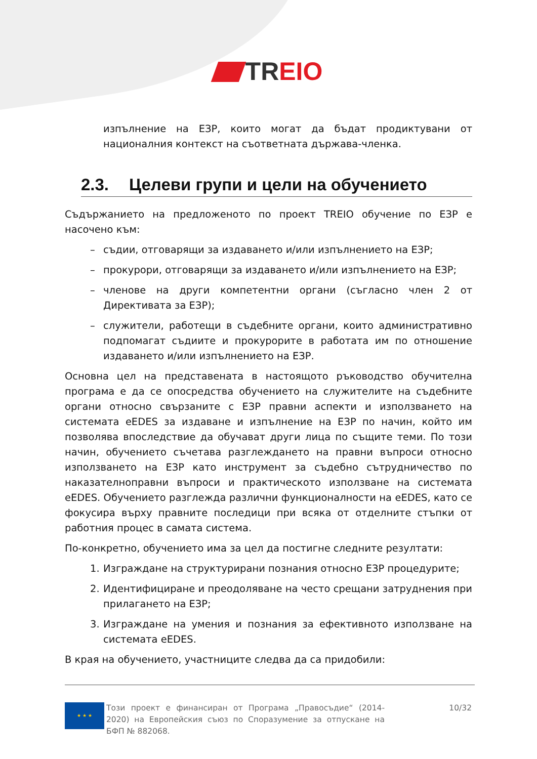TR EIO
изпълнение на ЕЗР, които могат да бъдат продиктувани от националния контекст на съответната държава-членка.
2.3. Целеви групи и цели на обучението
Съдържанието на предложеното по проект TREIO обучение по ЕЗР е насочено към:
– съдии, отговарящи за издаването и/или изпълнението на ЕЗР;
– прокурори, отговарящи за издаването и/или изпълнението на ЕЗР;
– членове на други компетентни органи (съгласно член 2 от Директивата за ЕЗР);
– служители, работещи в съдебните органи, които административно подпомагат съдиите и прокурорите в работата им по отношение издаването и/или изпълнението на ЕЗР.
Основна цел на представената в настоящото ръководство обучителна програма е да се опосредства обучението на служителите на съдебните органи относно свързаните с ЕЗР правни аспекти и използването на системата eEDES за издаване и изпълнение на ЕЗР по начин, който им позволява впоследствие да обучават други лица по същите теми. По този начин, обучението съчетава разглеждането на правни въпроси относно използването на ЕЗР като инструмент за съдебно сътрудничество по наказателноправни въпроси и практическото използване на системата eEDES. Обучението разглежда различни функционалности на eEDES, като се фокусира върху правните последици при всяка от отделните стъпки от работния процес в самата система.
По-конкретно, обучението има за цел да постигне следните резултати:
1. Изграждане на структурирани познания относно ЕЗР процедурите;
2. Идентифициране и преодоляване на често срещани затруднения при прилагането на ЕЗР;
3. Изграждане на умения и познания за ефективното използване на системата eEDES.
В края на обучението, участниците следва да са придобили:
★ ★ ★
Този проект е финансиран от Програма „Правосъдие“ (2014-2020) на Европейския съюз по Споразумение за отпускане на БФП № 882068.
10/32